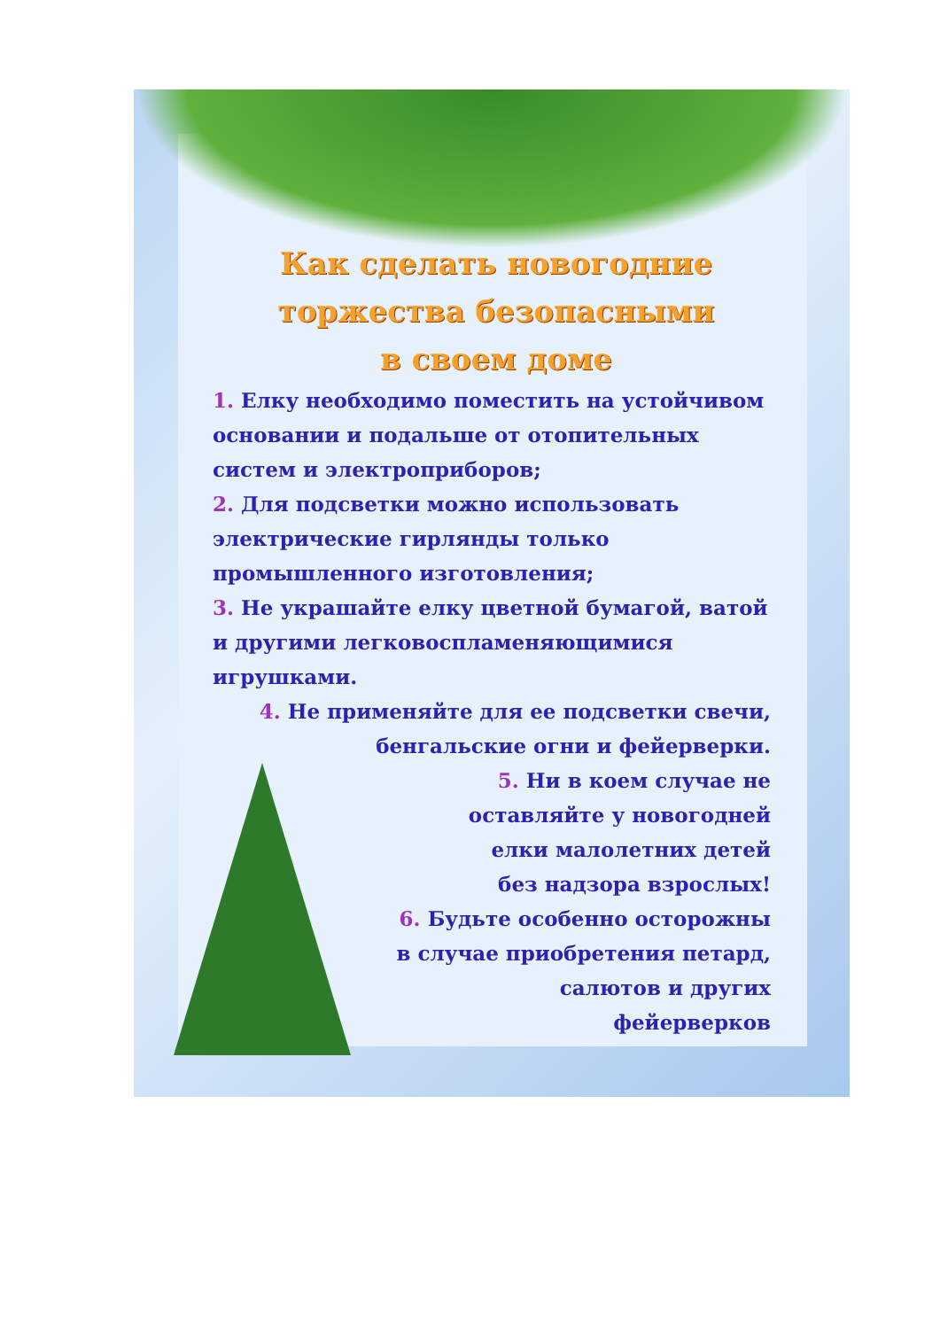Как сделать новогодние торжества безопасными в своем доме
1. Елку необходимо поместить на устойчивом основании и подальше от отопительных систем и электроприборов;
2. Для подсветки можно использовать электрические гирлянды только промышленного изготовления;
3. Не украшайте елку цветной бумагой, ватой и другими легковоспламеняющимися игрушками.
4. Не применяйте для ее подсветки свечи, бенгальские огни и фейерверки.
5. Ни в коем случае не
оставляйте у новогодней
елки малолетних детей
без надзора взрослых!
6. Будьте особенно осторожны
в случае приобретения петард,
салютов и других
фейерверков